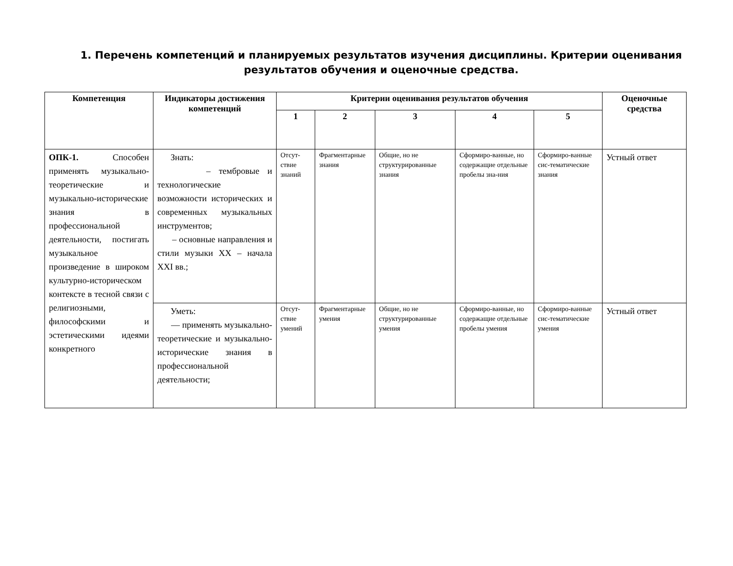1. Перечень компетенций и планируемых результатов изучения дисциплины. Критерии оценивания результатов обучения и оценочные средства.
| Компетенция | Индикаторы достижения компетенций | Критерии оценивания результатов обучения | | | | | Оценочные средства |
| --- | --- | --- | --- | --- | --- | --- | --- |
| | | 1 | 2 | 3 | 4 | 5 | |
| ОПК-1. Способен применять музыкально-теоретические и музыкально-исторические знания в профессиональной деятельности, постигать музыкальное произведение в широком культурно-историческом контексте в тесной связи с религиозными, философскими и эстетическими идеями конкретного | Знать: – тембровые и технологические возможности исторических и современных музыкальных инструментов; – основные направления и стили музыки XX – начала XXI вв.; | Отсут-ствие знаний | Фрагментарные знания | Общие, но не структурированные знания | Сформиро-ванные, но содержащие отдельные пробелы зна-ния | Сформиро-ванные сис-тематические знания | Устный ответ |
| | Уметь: — применять музыкально-теоретические и музыкально-исторические знания в профессиональной деятельности; | Отсут-ствие умений | Фрагментарные умения | Общие, но не структурированные умения | Сформиро-ванные, но содержащие отдельные пробелы умения | Сформиро-ванные сис-тематические умения | Устный ответ |